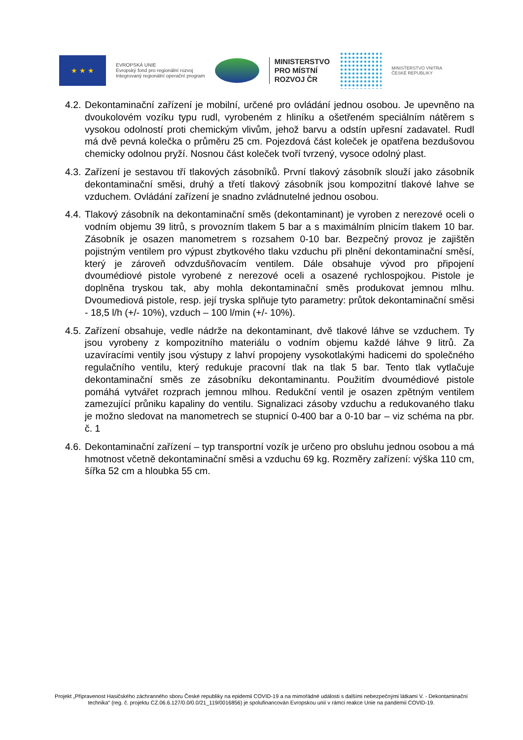★ ★ ★
EVROPSKÁ UNIE
Evropský fond pro regionální rozvoj
Integrovaný regionální operační program
MINISTERSTVO
PRO MÍSTNÍ
ROZVOJ ČR
MINISTERSTVO VNITRA
ČESKÉ REPUBLIKY
4.2.
Dekontaminační zařízení je mobilní, určené pro ovládání jednou osobou. Je upevněno na dvoukolovém vozíku typu rudl, vyrobeném z hliníku a ošetřeném speciálním nátěrem s vysokou odolností proti chemickým vlivům, jehož barvu a odstín upřesní zadavatel. Rudl má dvě pevná kolečka o průměru 25 cm. Pojezdová část koleček je opatřena bezdušovou chemicky odolnou pryží. Nosnou část koleček tvoří tvrzený, vysoce odolný plast.
4.3.
Zařízení je sestavou tří tlakových zásobníků. První tlakový zásobník slouží jako zásobník dekontaminační směsi, druhý a třetí tlakový zásobník jsou kompozitní tlakové lahve se vzduchem. Ovládání zařízení je snadno zvládnutelné jednou osobou.
4.4.
Tlakový zásobník na dekontaminační směs (dekontaminant) je vyroben z nerezové oceli o vodním objemu 39 litrů, s provozním tlakem 5 bar a s maximálním plnicím tlakem 10 bar. Zásobník je osazen manometrem s rozsahem 0-10 bar. Bezpečný provoz je zajištěn pojistným ventilem pro výpust zbytkového tlaku vzduchu při plnění dekontaminační směsí, který je zároveň odvzdušňovacím ventilem. Dále obsahuje vývod pro připojení dvoumédiové pistole vyrobené z nerezové oceli a osazené rychlospojkou. Pistole je doplněna tryskou tak, aby mohla dekontaminační směs produkovat jemnou mlhu. Dvoumediová pistole, resp. její tryska splňuje tyto parametry: průtok dekontaminační směsi - 18,5 l/h (+/- 10%), vzduch – 100 l/min (+/- 10%).
4.5.
Zařízení obsahuje, vedle nádrže na dekontaminant, dvě tlakové láhve se vzduchem. Ty jsou vyrobeny z kompozitního materiálu o vodním objemu každé láhve 9 litrů. Za uzavíracími ventily jsou výstupy z lahví propojeny vysokotlakými hadicemi do společného regulačního ventilu, který redukuje pracovní tlak na tlak 5 bar. Tento tlak vytlačuje dekontaminační směs ze zásobníku dekontaminantu. Použitím dvoumédiové pistole pomáhá vytvářet rozprach jemnou mlhou. Redukční ventil je osazen zpětným ventilem zamezující průniku kapaliny do ventilu. Signalizaci zásoby vzduchu a redukovaného tlaku je možno sledovat na manometrech se stupnicí 0-400 bar a 0-10 bar – viz schéma na pbr. č. 1
4.6.
Dekontaminační zařízení – typ transportní vozík je určeno pro obsluhu jednou osobou a má hmotnost včetně dekontaminační směsi a vzduchu 69 kg. Rozměry zařízení: výška 110 cm, šířka 52 cm a hloubka 55 cm.
Projekt „Připravenost Hasičského záchranného sboru České republiky na epidemii COVID-19 a na mimořádné události s dalšími nebezpečnými látkami V. - Dekontaminační technika“ (reg. č. projektu CZ.06.6.127/0.0/0.0/21_119/0016856) je spolufinancován Evropskou unií v rámci reakce Unie na pandemii COVID-19.